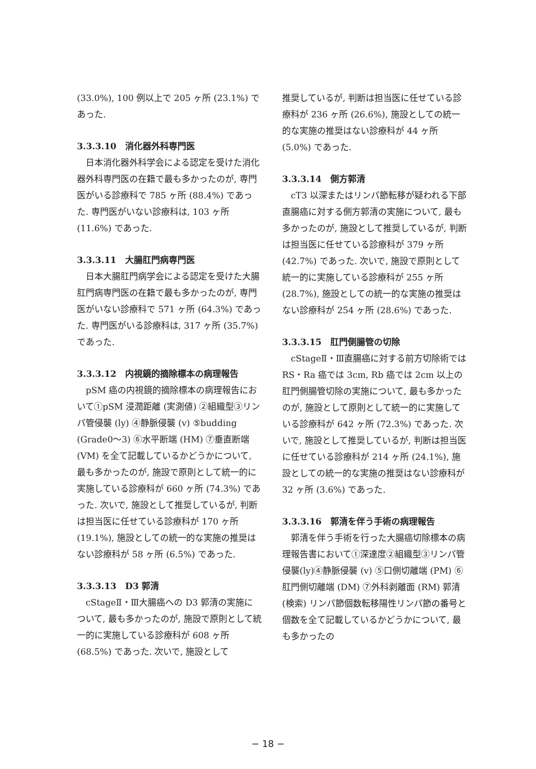(33.0%), 100 例以上で 205 ヶ所 (23.1%) であった.
3.3.3.10　消化器外科専門医
日本消化器外科学会による認定を受けた消化器外科専門医の在籍で最も多かったのが, 専門医がいる診療科で 785 ヶ所 (88.4%) であった. 専門医がいない診療科は, 103 ヶ所 (11.6%) であった.
3.3.3.11　大腸肛門病専門医
日本大腸肛門病学会による認定を受けた大腸肛門病専門医の在籍で最も多かったのが, 専門医がいない診療科で 571 ヶ所 (64.3%) であった. 専門医がいる診療科は, 317 ヶ所 (35.7%) であった.
3.3.3.12　内視鏡的摘除標本の病理報告
pSM 癌の内視鏡的摘除標本の病理報告において①pSM 浸潤距離 (実測値) ②組織型③リンパ管侵襲 (ly) ④静脈侵襲 (v) ⑤budding (Grade0～3) ⑥水平断端 (HM) ⑦垂直断端 (VM) を全て記載しているかどうかについて, 最も多かったのが, 施設で原則として統一的に実施している診療科が 660 ヶ所 (74.3%) であった. 次いで, 施設として推奨しているが, 判断は担当医に任せている診療科が 170 ヶ所 (19.1%), 施設としての統一的な実施の推奨はない診療科が 58 ヶ所 (6.5%) であった.
3.3.3.13　D3 郭清
cStageⅡ・Ⅲ大腸癌への D3 郭清の実施について, 最も多かったのが, 施設で原則として統一的に実施している診療科が 608 ヶ所 (68.5%) であった. 次いで, 施設として
推奨しているが, 判断は担当医に任せている診療科が 236 ヶ所 (26.6%), 施設としての統一的な実施の推奨はない診療科が 44 ヶ所 (5.0%) であった.
3.3.3.14　側方郭清
cT3 以深またはリンパ節転移が疑われる下部直腸癌に対する側方郭清の実施について, 最も多かったのが, 施設として推奨しているが, 判断は担当医に任せている診療科が 379 ヶ所 (42.7%) であった. 次いで, 施設で原則として統一的に実施している診療科が 255 ヶ所 (28.7%), 施設としての統一的な実施の推奨はない診療科が 254 ヶ所 (28.6%) であった.
3.3.3.15　肛門側腸管の切除
cStageⅡ・Ⅲ直腸癌に対する前方切除術では RS・Ra 癌では 3cm, Rb 癌では 2cm 以上の肛門側腸管切除の実施について, 最も多かったのが, 施設として原則として統一的に実施している診療科が 642 ヶ所 (72.3%) であった. 次いで, 施設として推奨しているが, 判断は担当医に任せている診療科が 214 ヶ所 (24.1%), 施設としての統一的な実施の推奨はない診療科が 32 ヶ所 (3.6%) であった.
3.3.3.16　郭清を伴う手術の病理報告
郭清を伴う手術を行った大腸癌切除標本の病理報告書において①深達度②組織型③リンパ管侵襲(ly)④静脈侵襲 (v) ⑤口側切離端 (PM) ⑥肛門側切離端 (DM) ⑦外科剥離面 (RM) 郭清 (検索) リンパ節個数転移陽性リンパ節の番号と個数を全て記載しているかどうかについて, 最も多かったの
− 18 −